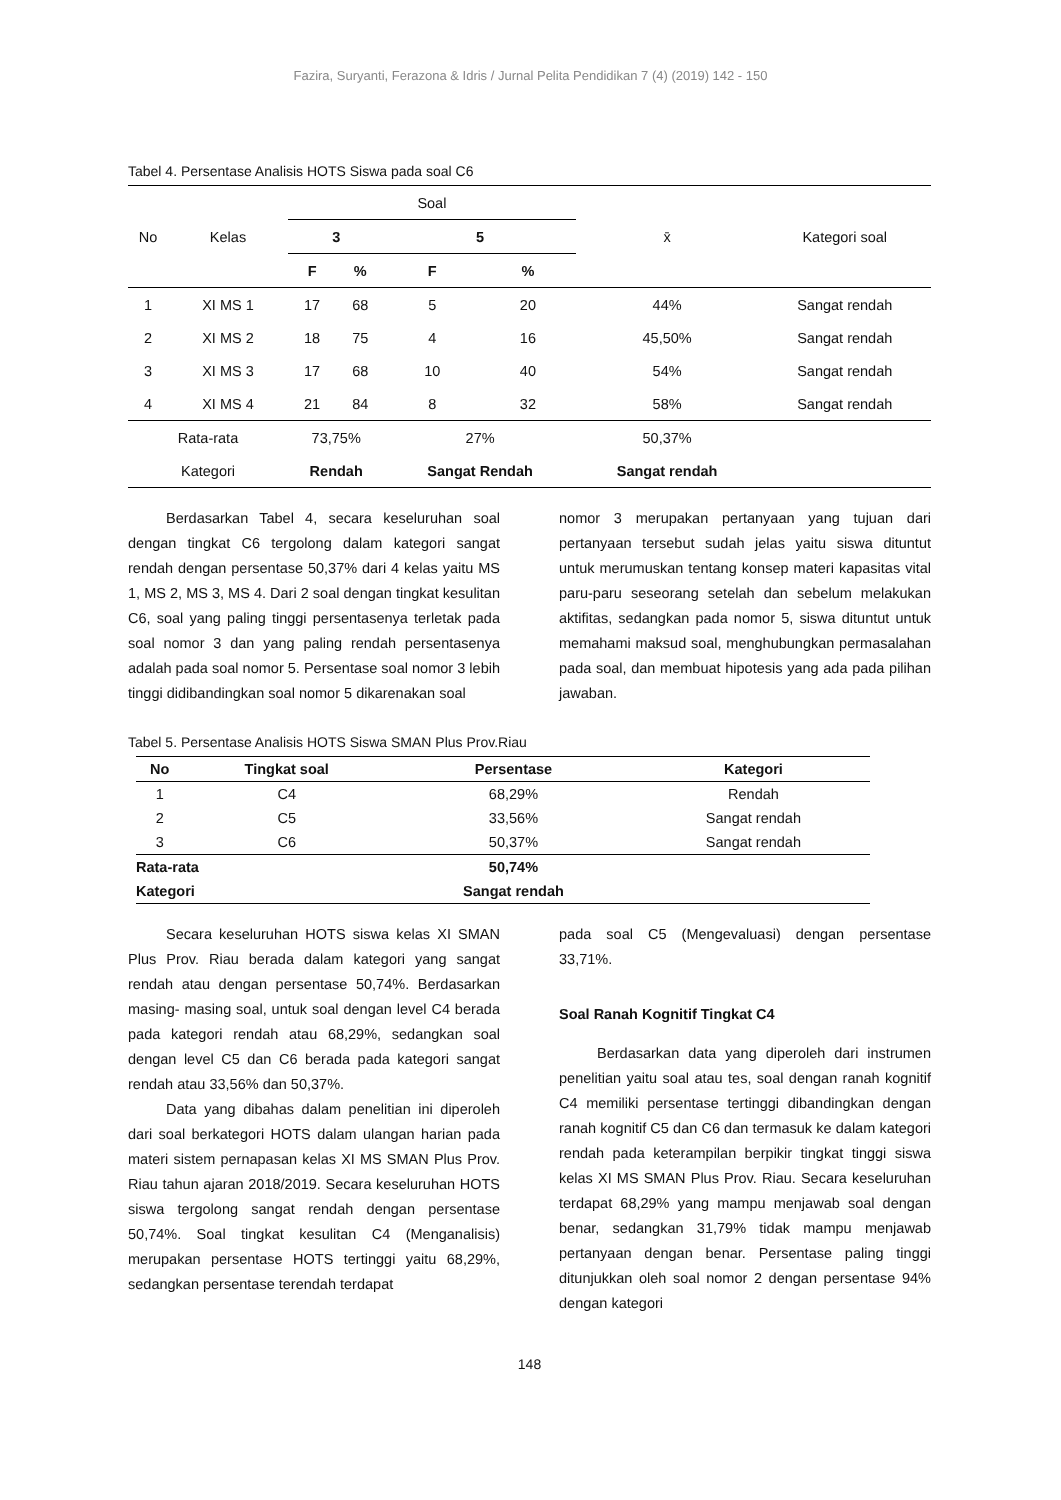Fazira, Suryanti, Ferazona & Idris / Jurnal Pelita Pendidikan 7 (4) (2019) 142 - 150
Tabel 4. Persentase Analisis HOTS Siswa pada soal C6
| No | Kelas | Soal | | | | x̄ | Kategori soal |
| --- | --- | --- | --- | --- | --- | --- | --- |
| | | 3 | | 5 | | | |
| | | F | % | F | % | | |
| 1 | XI MS 1 | 17 | 68 | 5 | 20 | 44% | Sangat rendah |
| 2 | XI MS 2 | 18 | 75 | 4 | 16 | 45,50% | Sangat rendah |
| 3 | XI MS 3 | 17 | 68 | 10 | 40 | 54% | Sangat rendah |
| 4 | XI MS 4 | 21 | 84 | 8 | 32 | 58% | Sangat rendah |
| Rata-rata | | 73,75% | | 27% | | 50,37% | |
| Kategori | | Rendah | | Sangat Rendah | | Sangat rendah | |
Berdasarkan Tabel 4, secara keseluruhan soal dengan tingkat C6 tergolong dalam kategori sangat rendah dengan persentase 50,37% dari 4 kelas yaitu MS 1, MS 2, MS 3, MS 4. Dari 2 soal dengan tingkat kesulitan C6, soal yang paling tinggi persentasenya terletak pada soal nomor 3 dan yang paling rendah persentasenya adalah pada soal nomor 5. Persentase soal nomor 3 lebih tinggi didibandingkan soal nomor 5 dikarenakan soal
nomor 3 merupakan pertanyaan yang tujuan dari pertanyaan tersebut sudah jelas yaitu siswa dituntut untuk merumuskan tentang konsep materi kapasitas vital paru-paru seseorang setelah dan sebelum melakukan aktifitas, sedangkan pada nomor 5, siswa dituntut untuk memahami maksud soal, menghubungkan permasalahan pada soal, dan membuat hipotesis yang ada pada pilihan jawaban.
Tabel 5. Persentase Analisis HOTS Siswa SMAN Plus Prov.Riau
| No | Tingkat soal | Persentase | Kategori |
| --- | --- | --- | --- |
| 1 | C4 | 68,29% | Rendah |
| 2 | C5 | 33,56% | Sangat rendah |
| 3 | C6 | 50,37% | Sangat rendah |
| Rata-rata | | 50,74% | |
| Kategori | | Sangat rendah | |
Secara keseluruhan HOTS siswa kelas XI SMAN Plus Prov. Riau berada dalam kategori yang sangat rendah atau dengan persentase 50,74%. Berdasarkan masing- masing soal, untuk soal dengan level C4 berada pada kategori rendah atau 68,29%, sedangkan soal dengan level C5 dan C6 berada pada kategori sangat rendah atau 33,56% dan 50,37%.
Data yang dibahas dalam penelitian ini diperoleh dari soal berkategori HOTS dalam ulangan harian pada materi sistem pernapasan kelas XI MS SMAN Plus Prov. Riau tahun ajaran 2018/2019. Secara keseluruhan HOTS siswa tergolong sangat rendah dengan persentase 50,74%. Soal tingkat kesulitan C4 (Menganalisis) merupakan persentase HOTS tertinggi yaitu 68,29%, sedangkan persentase terendah terdapat
pada soal C5 (Mengevaluasi) dengan persentase 33,71%.
Soal Ranah Kognitif Tingkat C4
Berdasarkan data yang diperoleh dari instrumen penelitian yaitu soal atau tes, soal dengan ranah kognitif C4 memiliki persentase tertinggi dibandingkan dengan ranah kognitif C5 dan C6 dan termasuk ke dalam kategori rendah pada keterampilan berpikir tingkat tinggi siswa kelas XI MS SMAN Plus Prov. Riau. Secara keseluruhan terdapat 68,29% yang mampu menjawab soal dengan benar, sedangkan 31,79% tidak mampu menjawab pertanyaan dengan benar. Persentase paling tinggi ditunjukkan oleh soal nomor 2 dengan persentase 94% dengan kategori
148